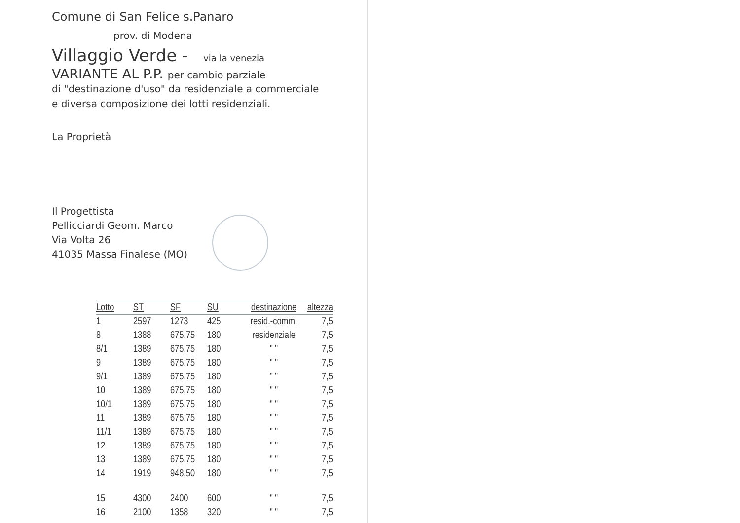Comune di San Felice s.Panaro
prov. di Modena
Villaggio Verde - via la venezia
VARIANTE AL P.P. per cambio parziale
di "destinazione d'uso" da residenziale a commerciale
e diversa composizione dei lotti residenziali.
La Proprietà
Il Progettista
Pellicciardi Geom. Marco
Via Volta 26
41035 Massa Finalese (MO)
| Lotto | ST | SF | SU | destinazione | altezza |
| --- | --- | --- | --- | --- | --- |
| 1 | 2597 | 1273 | 425 | resid.-comm. | 7,5 |
| 8 | 1388 | 675,75 | 180 | residenziale | 7,5 |
| 8/1 | 1389 | 675,75 | 180 | " " | 7,5 |
| 9 | 1389 | 675,75 | 180 | " " | 7,5 |
| 9/1 | 1389 | 675,75 | 180 | " " | 7,5 |
| 10 | 1389 | 675,75 | 180 | " " | 7,5 |
| 10/1 | 1389 | 675,75 | 180 | " " | 7,5 |
| 11 | 1389 | 675,75 | 180 | " " | 7,5 |
| 11/1 | 1389 | 675,75 | 180 | " " | 7,5 |
| 12 | 1389 | 675,75 | 180 | " " | 7,5 |
| 13 | 1389 | 675,75 | 180 | " " | 7,5 |
| 14 | 1919 | 948.50 | 180 | " " | 7,5 |
| 15 | 4300 | 2400 | 600 | " " | 7,5 |
| 16 | 2100 | 1358 | 320 | " " | 7,5 |